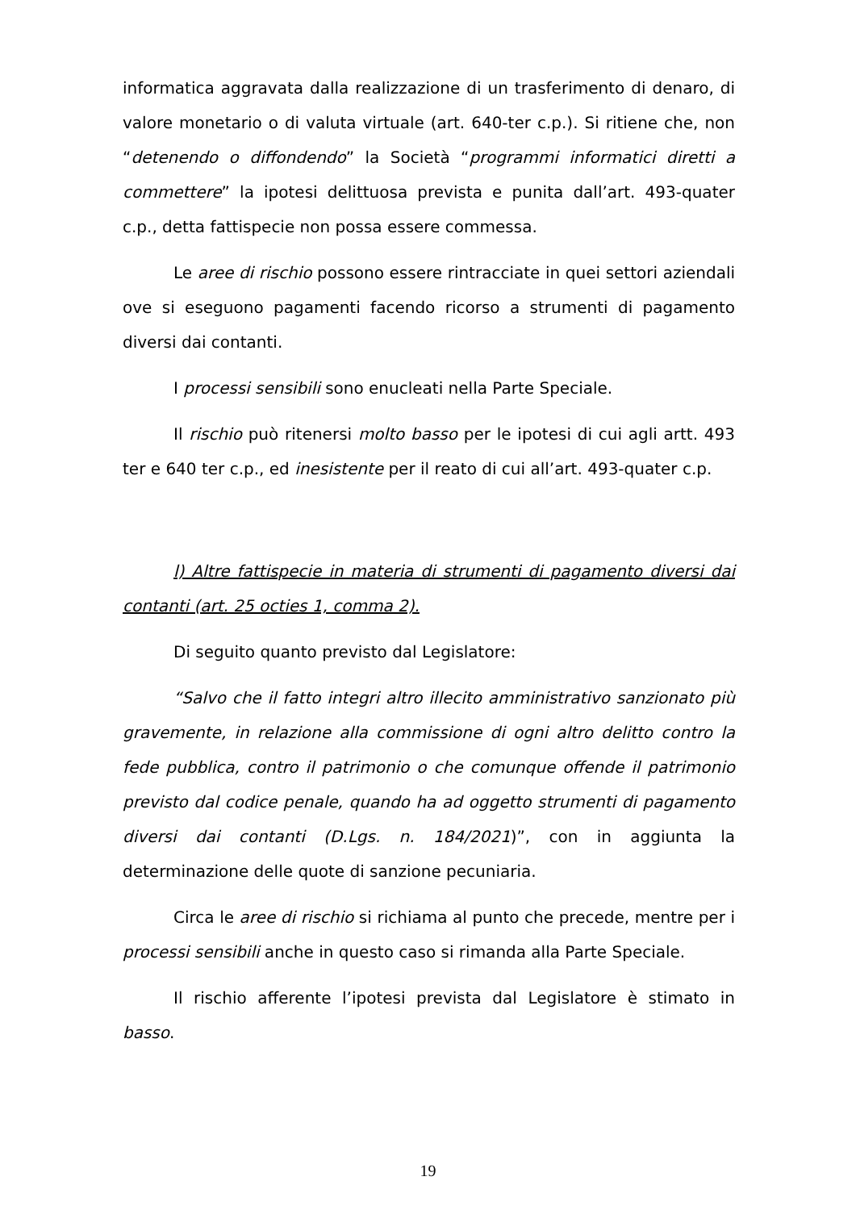informatica aggravata dalla realizzazione di un trasferimento di denaro, di valore monetario o di valuta virtuale (art. 640-ter c.p.). Si ritiene che, non “detenendo o diffondendo” la Società “programmi informatici diretti a commettere” la ipotesi delittuosa prevista e punita dall’art. 493-quater c.p., detta fattispecie non possa essere commessa.
Le aree di rischio possono essere rintracciate in quei settori aziendali ove si eseguono pagamenti facendo ricorso a strumenti di pagamento diversi dai contanti.
I processi sensibili sono enucleati nella Parte Speciale.
Il rischio può ritenersi molto basso per le ipotesi di cui agli artt. 493 ter e 640 ter c.p., ed inesistente per il reato di cui all’art. 493-quater c.p.
l) Altre fattispecie in materia di strumenti di pagamento diversi dai contanti (art. 25 octies 1, comma 2).
Di seguito quanto previsto dal Legislatore:
“Salvo che il fatto integri altro illecito amministrativo sanzionato più gravemente, in relazione alla commissione di ogni altro delitto contro la fede pubblica, contro il patrimonio o che comunque offende il patrimonio previsto dal codice penale, quando ha ad oggetto strumenti di pagamento diversi dai contanti (D.Lgs. n. 184/2021)”, con in aggiunta la determinazione delle quote di sanzione pecuniaria.
Circa le aree di rischio si richiama al punto che precede, mentre per i processi sensibili anche in questo caso si rimanda alla Parte Speciale.
Il rischio afferente l’ipotesi prevista dal Legislatore è stimato in basso.
19